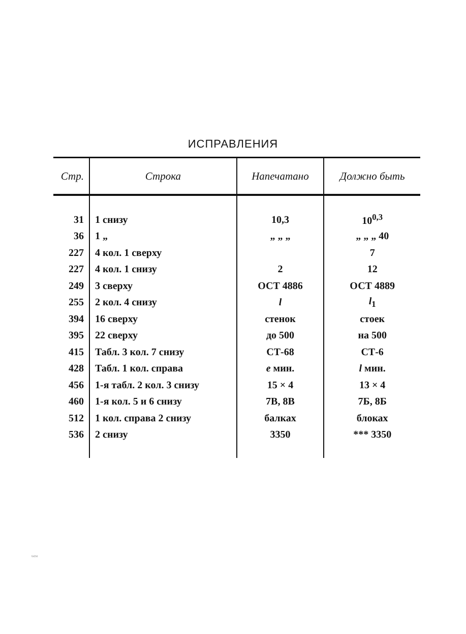ИСПРАВЛЕНИЯ
| Стр. | Строка | Напечатано | Должно быть |
| --- | --- | --- | --- |
| 31 | 1 снизу | 10,3 | 10<sup>0,3</sup> |
| 36 | 1 „ | „ „ „ | „ „ „ 40 |
| 227 | 4 кол. 1 сверху | | 7 |
| 227 | 4 кол. 1 снизу | 2 | 12 |
| 249 | 3 сверху | ОСТ 4886 | ОСТ 4889 |
| 255 | 2 кол. 4 снизу | l | l<sub>1</sub> |
| 394 | 16 сверху | стенок | стоек |
| 395 | 22 сверху | до 500 | на 500 |
| 415 | Табл. 3 кол. 7 снизу | СТ-68 | СТ-6 |
| 428 | Табл. 1 кол. справа | e мин. | l мин. |
| 456 | 1-я табл. 2 кол. 3 снизу | 15 × 4 | 13 × 4 |
| 460 | 1-я кол. 5 и 6 снизу | 7В, 8В | 7Б, 8Б |
| 512 | 1 кол. справа 2 снизу | балках | блоках |
| 536 | 2 снизу | 3350 | *** 3350 |
6434